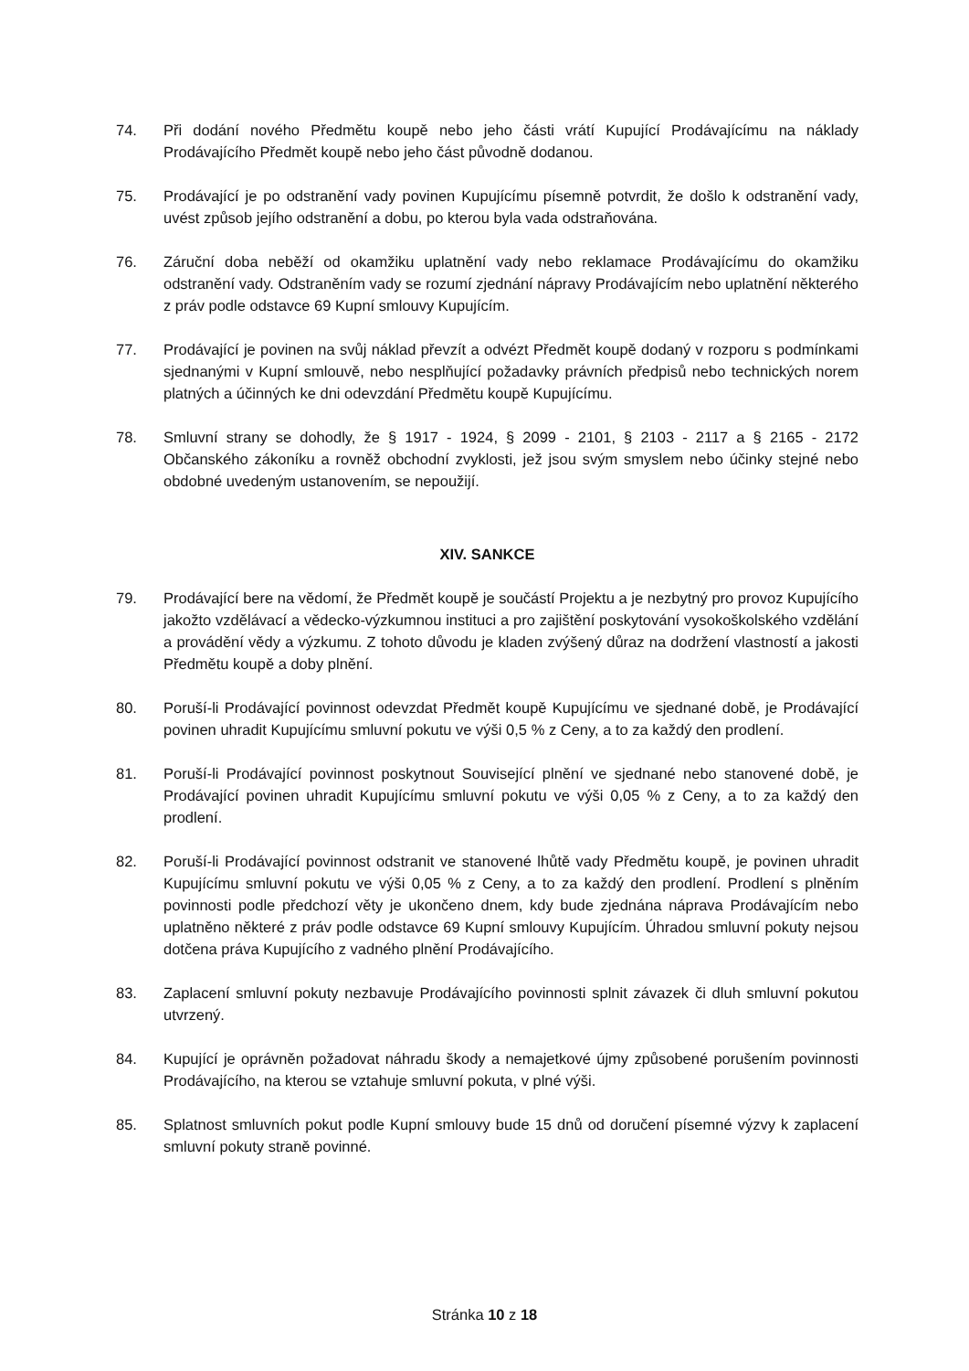74. Při dodání nového Předmětu koupě nebo jeho části vrátí Kupující Prodávajícímu na náklady Prodávajícího Předmět koupě nebo jeho část původně dodanou.
75. Prodávající je po odstranění vady povinen Kupujícímu písemně potvrdit, že došlo k odstranění vady, uvést způsob jejího odstranění a dobu, po kterou byla vada odstraňována.
76. Záruční doba neběží od okamžiku uplatnění vady nebo reklamace Prodávajícímu do okamžiku odstranění vady. Odstraněním vady se rozumí zjednání nápravy Prodávajícím nebo uplatnění některého z práv podle odstavce 69 Kupní smlouvy Kupujícím.
77. Prodávající je povinen na svůj náklad převzít a odvézt Předmět koupě dodaný v rozporu s podmínkami sjednanými v Kupní smlouvě, nebo nesplňující požadavky právních předpisů nebo technických norem platných a účinných ke dni odevzdání Předmětu koupě Kupujícímu.
78. Smluvní strany se dohodly, že § 1917 - 1924, § 2099 - 2101, § 2103 - 2117 a § 2165 - 2172 Občanského zákoníku a rovněž obchodní zvyklosti, jež jsou svým smyslem nebo účinky stejné nebo obdobné uvedeným ustanovením, se nepoužijí.
XIV. SANKCE
79. Prodávající bere na vědomí, že Předmět koupě je součástí Projektu a je nezbytný pro provoz Kupujícího jakožto vzdělávací a vědecko-výzkumnou instituci a pro zajištění poskytování vysokoškolského vzdělání a provádění vědy a výzkumu. Z tohoto důvodu je kladen zvýšený důraz na dodržení vlastností a jakosti Předmětu koupě a doby plnění.
80. Poruší-li Prodávající povinnost odevzdat Předmět koupě Kupujícímu ve sjednané době, je Prodávající povinen uhradit Kupujícímu smluvní pokutu ve výši 0,5 % z Ceny, a to za každý den prodlení.
81. Poruší-li Prodávající povinnost poskytnout Související plnění ve sjednané nebo stanovené době, je Prodávající povinen uhradit Kupujícímu smluvní pokutu ve výši 0,05 % z Ceny, a to za každý den prodlení.
82. Poruší-li Prodávající povinnost odstranit ve stanovené lhůtě vady Předmětu koupě, je povinen uhradit Kupujícímu smluvní pokutu ve výši 0,05 % z Ceny, a to za každý den prodlení. Prodlení s plněním povinnosti podle předchozí věty je ukončeno dnem, kdy bude zjednána náprava Prodávajícím nebo uplatněno některé z práv podle odstavce 69 Kupní smlouvy Kupujícím. Úhradou smluvní pokuty nejsou dotčena práva Kupujícího z vadného plnění Prodávajícího.
83. Zaplacení smluvní pokuty nezbavuje Prodávajícího povinnosti splnit závazek či dluh smluvní pokutou utvrzený.
84. Kupující je oprávněn požadovat náhradu škody a nemajetkové újmy způsobené porušením povinnosti Prodávajícího, na kterou se vztahuje smluvní pokuta, v plné výši.
85. Splatnost smluvních pokut podle Kupní smlouvy bude 15 dnů od doručení písemné výzvy k zaplacení smluvní pokuty straně povinné.
Stránka 10 z 18